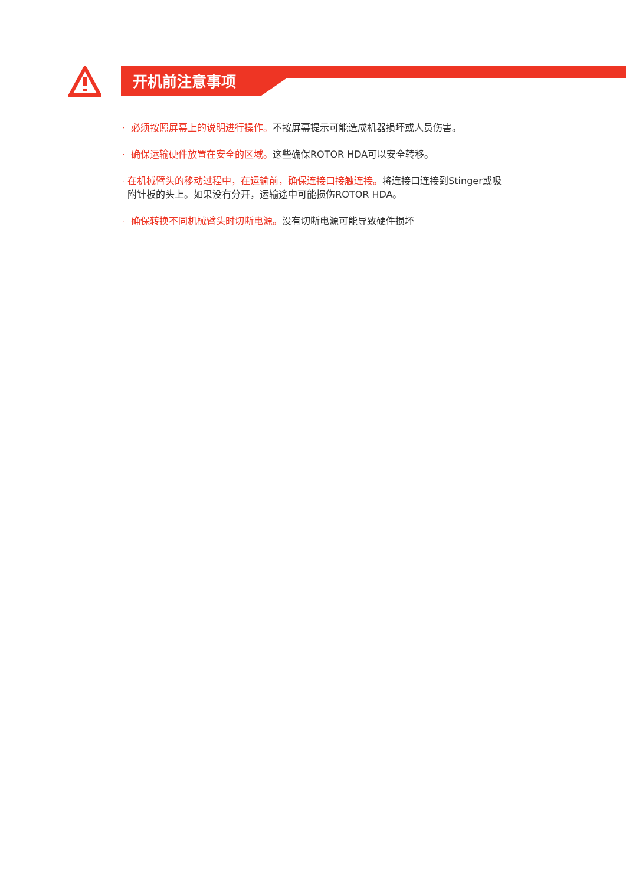开机前注意事项
· 必须按照屏幕上的说明进行操作。不按屏幕提示可能造成机器损坏或人员伤害。
· 确保运输硬件放置在安全的区域。这些确保ROTOR HDA可以安全转移。
· 在机械臂头的移动过程中，在运输前，确保连接口接触连接。将连接口连接到Stinger或吸附针板的头上。如果没有分开，运输途中可能损伤ROTOR HDA。
· 确保转换不同机械臂头时切断电源。没有切断电源可能导致硬件损坏